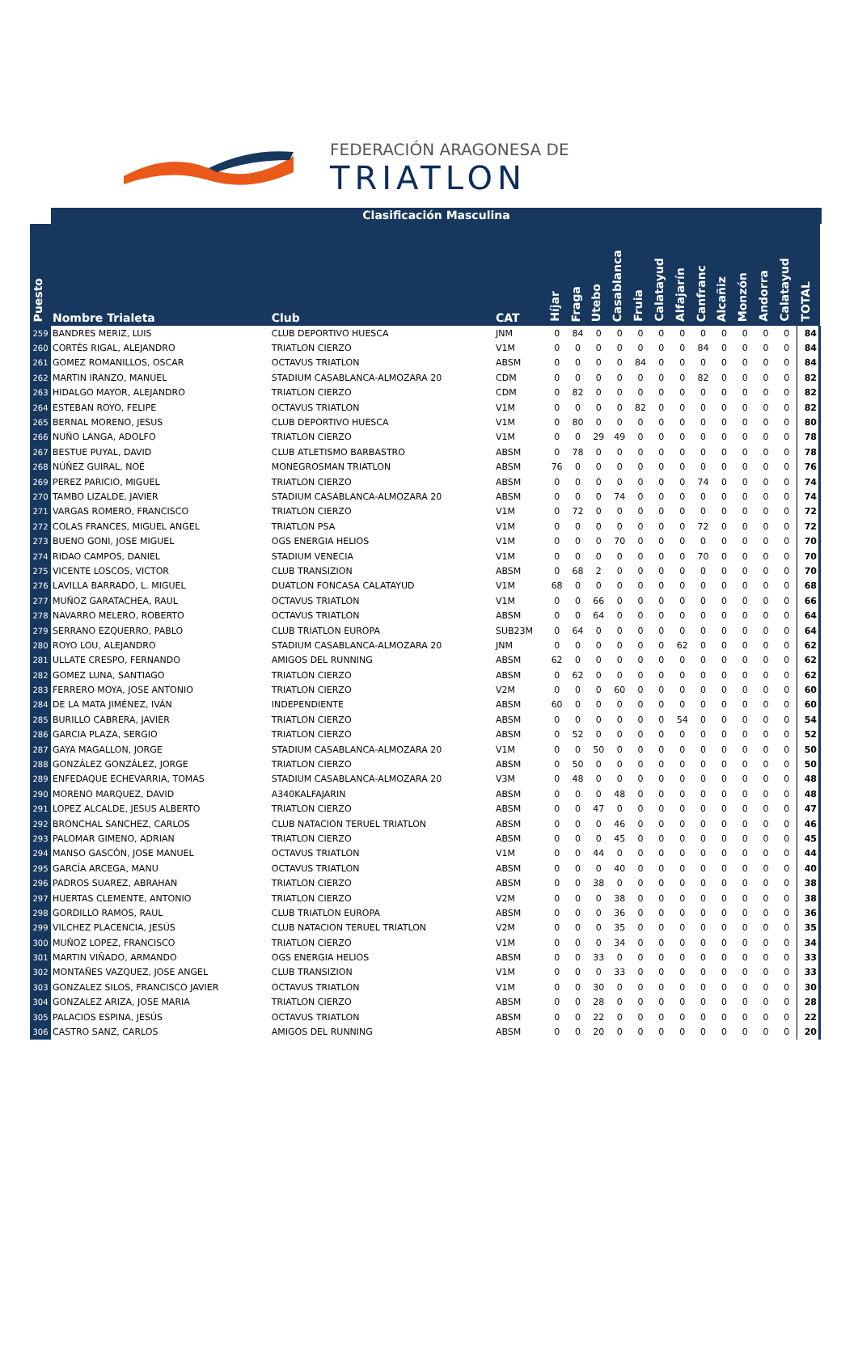FEDERACIÓN ARAGONESA DE
TRIATLON
Clasificación Masculina
| Puesto | Nombre Trialeta | Club | CAT | Híjar | Fraga | Utebo | Casablanca | Fruia | Calatayud | Alfajarín | Canfranc | Alcañiz | Monzón | Andorra | Calatayud | TOTAL |
| --- | --- | --- | --- | --- | --- | --- | --- | --- | --- | --- | --- | --- | --- | --- | --- | --- |
| 259 | BANDRES MERIZ, LUIS | CLUB DEPORTIVO HUESCA | JNM | 0 | 84 | 0 | 0 | 0 | 0 | 0 | 0 | 0 | 0 | 0 | 0 | 84 |
| 260 | CORTÉS RIGAL, ALEJANDRO | TRIATLON CIERZO | V1M | 0 | 0 | 0 | 0 | 0 | 0 | 0 | 84 | 0 | 0 | 0 | 0 | 84 |
| 261 | GOMEZ ROMANILLOS, OSCAR | OCTAVUS TRIATLON | ABSM | 0 | 0 | 0 | 0 | 84 | 0 | 0 | 0 | 0 | 0 | 0 | 0 | 84 |
| 262 | MARTIN IRANZO, MANUEL | STADIUM CASABLANCA-ALMOZARA 20 | CDM | 0 | 0 | 0 | 0 | 0 | 0 | 0 | 82 | 0 | 0 | 0 | 0 | 82 |
| 263 | HIDALGO MAYOR, ALEJANDRO | TRIATLON CIERZO | CDM | 0 | 82 | 0 | 0 | 0 | 0 | 0 | 0 | 0 | 0 | 0 | 0 | 82 |
| 264 | ESTEBAN ROYO, FELIPE | OCTAVUS TRIATLON | V1M | 0 | 0 | 0 | 0 | 82 | 0 | 0 | 0 | 0 | 0 | 0 | 0 | 82 |
| 265 | BERNAL MORENO, JESUS | CLUB DEPORTIVO HUESCA | V1M | 0 | 80 | 0 | 0 | 0 | 0 | 0 | 0 | 0 | 0 | 0 | 0 | 80 |
| 266 | NUÑO LANGA, ADOLFO | TRIATLON CIERZO | V1M | 0 | 0 | 29 | 49 | 0 | 0 | 0 | 0 | 0 | 0 | 0 | 0 | 78 |
| 267 | BESTUE PUYAL, DAVID | CLUB ATLETISMO BARBASTRO | ABSM | 0 | 78 | 0 | 0 | 0 | 0 | 0 | 0 | 0 | 0 | 0 | 0 | 78 |
| 268 | NÚÑEZ GUIRAL, NOÉ | MONEGROSMAN TRIATLON | ABSM | 76 | 0 | 0 | 0 | 0 | 0 | 0 | 0 | 0 | 0 | 0 | 0 | 76 |
| 269 | PEREZ PARICIO, MIGUEL | TRIATLON CIERZO | ABSM | 0 | 0 | 0 | 0 | 0 | 0 | 0 | 74 | 0 | 0 | 0 | 0 | 74 |
| 270 | TAMBO LIZALDE, JAVIER | STADIUM CASABLANCA-ALMOZARA 20 | ABSM | 0 | 0 | 0 | 74 | 0 | 0 | 0 | 0 | 0 | 0 | 0 | 0 | 74 |
| 271 | VARGAS ROMERO, FRANCISCO | TRIATLON CIERZO | V1M | 0 | 72 | 0 | 0 | 0 | 0 | 0 | 0 | 0 | 0 | 0 | 0 | 72 |
| 272 | COLAS FRANCES, MIGUEL ANGEL | TRIATLON PSA | V1M | 0 | 0 | 0 | 0 | 0 | 0 | 0 | 72 | 0 | 0 | 0 | 0 | 72 |
| 273 | BUENO GONI, JOSE MIGUEL | OGS ENERGIA HELIOS | V1M | 0 | 0 | 0 | 70 | 0 | 0 | 0 | 0 | 0 | 0 | 0 | 0 | 70 |
| 274 | RIDAO CAMPOS, DANIEL | STADIUM VENECIA | V1M | 0 | 0 | 0 | 0 | 0 | 0 | 0 | 70 | 0 | 0 | 0 | 0 | 70 |
| 275 | VICENTE LOSCOS, VICTOR | CLUB TRANSIZION | ABSM | 0 | 68 | 2 | 0 | 0 | 0 | 0 | 0 | 0 | 0 | 0 | 0 | 70 |
| 276 | LAVILLA BARRADO, L. MIGUEL | DUATLON FONCASA CALATAYUD | V1M | 68 | 0 | 0 | 0 | 0 | 0 | 0 | 0 | 0 | 0 | 0 | 0 | 68 |
| 277 | MUÑOZ GARATACHEA, RAUL | OCTAVUS TRIATLON | V1M | 0 | 0 | 66 | 0 | 0 | 0 | 0 | 0 | 0 | 0 | 0 | 0 | 66 |
| 278 | NAVARRO MELERO, ROBERTO | OCTAVUS TRIATLON | ABSM | 0 | 0 | 64 | 0 | 0 | 0 | 0 | 0 | 0 | 0 | 0 | 0 | 64 |
| 279 | SERRANO EZQUERRO, PABLO | CLUB TRIATLON EUROPA | SUB23M | 0 | 64 | 0 | 0 | 0 | 0 | 0 | 0 | 0 | 0 | 0 | 0 | 64 |
| 280 | ROYO LOU, ALEJANDRO | STADIUM CASABLANCA-ALMOZARA 20 | JNM | 0 | 0 | 0 | 0 | 0 | 0 | 62 | 0 | 0 | 0 | 0 | 0 | 62 |
| 281 | ULLATE CRESPO, FERNANDO | AMIGOS DEL RUNNING | ABSM | 62 | 0 | 0 | 0 | 0 | 0 | 0 | 0 | 0 | 0 | 0 | 0 | 62 |
| 282 | GOMEZ LUNA, SANTIAGO | TRIATLON CIERZO | ABSM | 0 | 62 | 0 | 0 | 0 | 0 | 0 | 0 | 0 | 0 | 0 | 0 | 62 |
| 283 | FERRERO MOYA, JOSE ANTONIO | TRIATLON CIERZO | V2M | 0 | 0 | 0 | 60 | 0 | 0 | 0 | 0 | 0 | 0 | 0 | 0 | 60 |
| 284 | DE LA MATA JIMÉNEZ, IVÁN | INDEPENDIENTE | ABSM | 60 | 0 | 0 | 0 | 0 | 0 | 0 | 0 | 0 | 0 | 0 | 0 | 60 |
| 285 | BURILLO CABRERA, JAVIER | TRIATLON CIERZO | ABSM | 0 | 0 | 0 | 0 | 0 | 0 | 54 | 0 | 0 | 0 | 0 | 0 | 54 |
| 286 | GARCIA PLAZA, SERGIO | TRIATLON CIERZO | ABSM | 0 | 52 | 0 | 0 | 0 | 0 | 0 | 0 | 0 | 0 | 0 | 0 | 52 |
| 287 | GAYA MAGALLON, JORGE | STADIUM CASABLANCA-ALMOZARA 20 | V1M | 0 | 0 | 50 | 0 | 0 | 0 | 0 | 0 | 0 | 0 | 0 | 0 | 50 |
| 288 | GONZÁLEZ GONZÁLEZ, JORGE | TRIATLON CIERZO | ABSM | 0 | 50 | 0 | 0 | 0 | 0 | 0 | 0 | 0 | 0 | 0 | 0 | 50 |
| 289 | ENFEDAQUE ECHEVARRIA, TOMAS | STADIUM CASABLANCA-ALMOZARA 20 | V3M | 0 | 48 | 0 | 0 | 0 | 0 | 0 | 0 | 0 | 0 | 0 | 0 | 48 |
| 290 | MORENO MARQUEZ, DAVID | A340KALFAJARIN | ABSM | 0 | 0 | 0 | 48 | 0 | 0 | 0 | 0 | 0 | 0 | 0 | 0 | 48 |
| 291 | LOPEZ ALCALDE, JESUS ALBERTO | TRIATLON CIERZO | ABSM | 0 | 0 | 47 | 0 | 0 | 0 | 0 | 0 | 0 | 0 | 0 | 0 | 47 |
| 292 | BRONCHAL SANCHEZ, CARLOS | CLUB NATACION TERUEL TRIATLON | ABSM | 0 | 0 | 0 | 46 | 0 | 0 | 0 | 0 | 0 | 0 | 0 | 0 | 46 |
| 293 | PALOMAR GIMENO, ADRIAN | TRIATLON CIERZO | ABSM | 0 | 0 | 0 | 45 | 0 | 0 | 0 | 0 | 0 | 0 | 0 | 0 | 45 |
| 294 | MANSO GASCÓN, JOSE MANUEL | OCTAVUS TRIATLON | V1M | 0 | 0 | 44 | 0 | 0 | 0 | 0 | 0 | 0 | 0 | 0 | 0 | 44 |
| 295 | GARCÍA ARCEGA, MANU | OCTAVUS TRIATLON | ABSM | 0 | 0 | 0 | 40 | 0 | 0 | 0 | 0 | 0 | 0 | 0 | 0 | 40 |
| 296 | PADROS SUAREZ, ABRAHAN | TRIATLON CIERZO | ABSM | 0 | 0 | 38 | 0 | 0 | 0 | 0 | 0 | 0 | 0 | 0 | 0 | 38 |
| 297 | HUERTAS CLEMENTE, ANTONIO | TRIATLON CIERZO | V2M | 0 | 0 | 0 | 38 | 0 | 0 | 0 | 0 | 0 | 0 | 0 | 0 | 38 |
| 298 | GORDILLO RAMOS, RAUL | CLUB TRIATLON EUROPA | ABSM | 0 | 0 | 0 | 36 | 0 | 0 | 0 | 0 | 0 | 0 | 0 | 0 | 36 |
| 299 | VILCHEZ PLACENCIA, JESÚS | CLUB NATACION TERUEL TRIATLON | V2M | 0 | 0 | 0 | 35 | 0 | 0 | 0 | 0 | 0 | 0 | 0 | 0 | 35 |
| 300 | MUÑOZ LOPEZ, FRANCISCO | TRIATLON CIERZO | V1M | 0 | 0 | 0 | 34 | 0 | 0 | 0 | 0 | 0 | 0 | 0 | 0 | 34 |
| 301 | MARTIN VIÑADO, ARMANDO | OGS ENERGIA HELIOS | ABSM | 0 | 0 | 33 | 0 | 0 | 0 | 0 | 0 | 0 | 0 | 0 | 0 | 33 |
| 302 | MONTAÑES VAZQUEZ, JOSE ANGEL | CLUB TRANSIZION | V1M | 0 | 0 | 0 | 33 | 0 | 0 | 0 | 0 | 0 | 0 | 0 | 0 | 33 |
| 303 | GONZALEZ SILOS, FRANCISCO JAVIER | OCTAVUS TRIATLON | V1M | 0 | 0 | 30 | 0 | 0 | 0 | 0 | 0 | 0 | 0 | 0 | 0 | 30 |
| 304 | GONZALEZ ARIZA, JOSE MARIA | TRIATLON CIERZO | ABSM | 0 | 0 | 28 | 0 | 0 | 0 | 0 | 0 | 0 | 0 | 0 | 0 | 28 |
| 305 | PALACIOS ESPINA, JESÚS | OCTAVUS TRIATLON | ABSM | 0 | 0 | 22 | 0 | 0 | 0 | 0 | 0 | 0 | 0 | 0 | 0 | 22 |
| 306 | CASTRO SANZ, CARLOS | AMIGOS DEL RUNNING | ABSM | 0 | 0 | 20 | 0 | 0 | 0 | 0 | 0 | 0 | 0 | 0 | 0 | 20 |